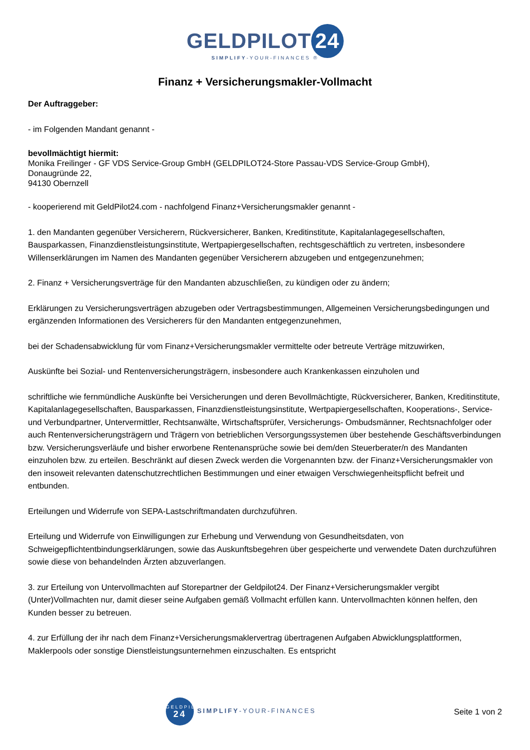GELDPILOT 24
SIMPLIFY-YOUR-FINANCES ®
Finanz + Versicherungsmakler-Vollmacht
Der Auftraggeber:
- im Folgenden Mandant genannt -
bevollmächtigt hiermit:
Monika Freilinger - GF VDS Service-Group GmbH (GELDPILOT24-Store Passau-VDS Service-Group GmbH),
Donaugründe 22,
94130 Obernzell
- kooperierend mit GeldPilot24.com - nachfolgend Finanz+Versicherungsmakler genannt -
1. den Mandanten gegenüber Versicherern, Rückversicherer, Banken, Kreditinstitute, Kapitalanlagegesellschaften, Bausparkassen, Finanzdienstleistungsinstitute, Wertpapiergesellschaften, rechtsgeschäftlich zu vertreten, insbesondere Willenserklärungen im Namen des Mandanten gegenüber Versicherern abzugeben und entgegenzunehmen;
2. Finanz + Versicherungsverträge für den Mandanten abzuschließen, zu kündigen oder zu ändern;
Erklärungen zu Versicherungsverträgen abzugeben oder Vertragsbestimmungen, Allgemeinen Versicherungsbedingungen und ergänzenden Informationen des Versicherers für den Mandanten entgegenzunehmen,
bei der Schadensabwicklung für vom Finanz+Versicherungsmakler vermittelte oder betreute Verträge mitzuwirken,
Auskünfte bei Sozial- und Rentenversicherungsträgern, insbesondere auch Krankenkassen einzuholen und
schriftliche wie fernmündliche Auskünfte bei Versicherungen und deren Bevollmächtigte, Rückversicherer, Banken, Kreditinstitute, Kapitalanlagegesellschaften, Bausparkassen, Finanzdienstleistungsinstitute, Wertpapiergesellschaften, Kooperations-, Service- und Verbundpartner, Untervermittler, Rechtsanwälte, Wirtschaftsprüfer, Versicherungs- Ombudsmänner, Rechtsnachfolger oder auch Rentenversicherungsträgern und Trägern von betrieblichen Versorgungssystemen über bestehende Geschäftsverbindungen bzw. Versicherungsverläufe und bisher erworbene Rentenansprüche sowie bei dem/den Steuerberater/n des Mandanten einzuholen bzw. zu erteilen. Beschränkt auf diesen Zweck werden die Vorgenannten bzw. der Finanz+Versicherungsmakler von den insoweit relevanten datenschutzrechtlichen Bestimmungen und einer etwaigen Verschwiegenheitspflicht befreit und entbunden.
Erteilungen und Widerrufe von SEPA-Lastschriftmandaten durchzuführen.
Erteilung und Widerrufe von Einwilligungen zur Erhebung und Verwendung von Gesundheitsdaten, von Schweigepflichtentbindungserklärungen, sowie das Auskunftsbegehren über gespeicherte und verwendete Daten durchzuführen sowie diese von behandelnden Ärzten abzuverlangen.
3. zur Erteilung von Untervollmachten auf Storepartner der Geldpilot24. Der Finanz+Versicherungsmakler vergibt (Unter)Vollmachten nur, damit dieser seine Aufgaben gemäß Vollmacht erfüllen kann. Untervollmachten können helfen, den Kunden besser zu betreuen.
4. zur Erfüllung der ihr nach dem Finanz+Versicherungsmaklervertrag übertragenen Aufgaben Abwicklungsplattformen, Maklerpools oder sonstige Dienstleistungsunternehmen einzuschalten. Es entspricht
GELDPILOT
24 SIMPLIFY-YOUR-FINANCES
Seite 1 von 2